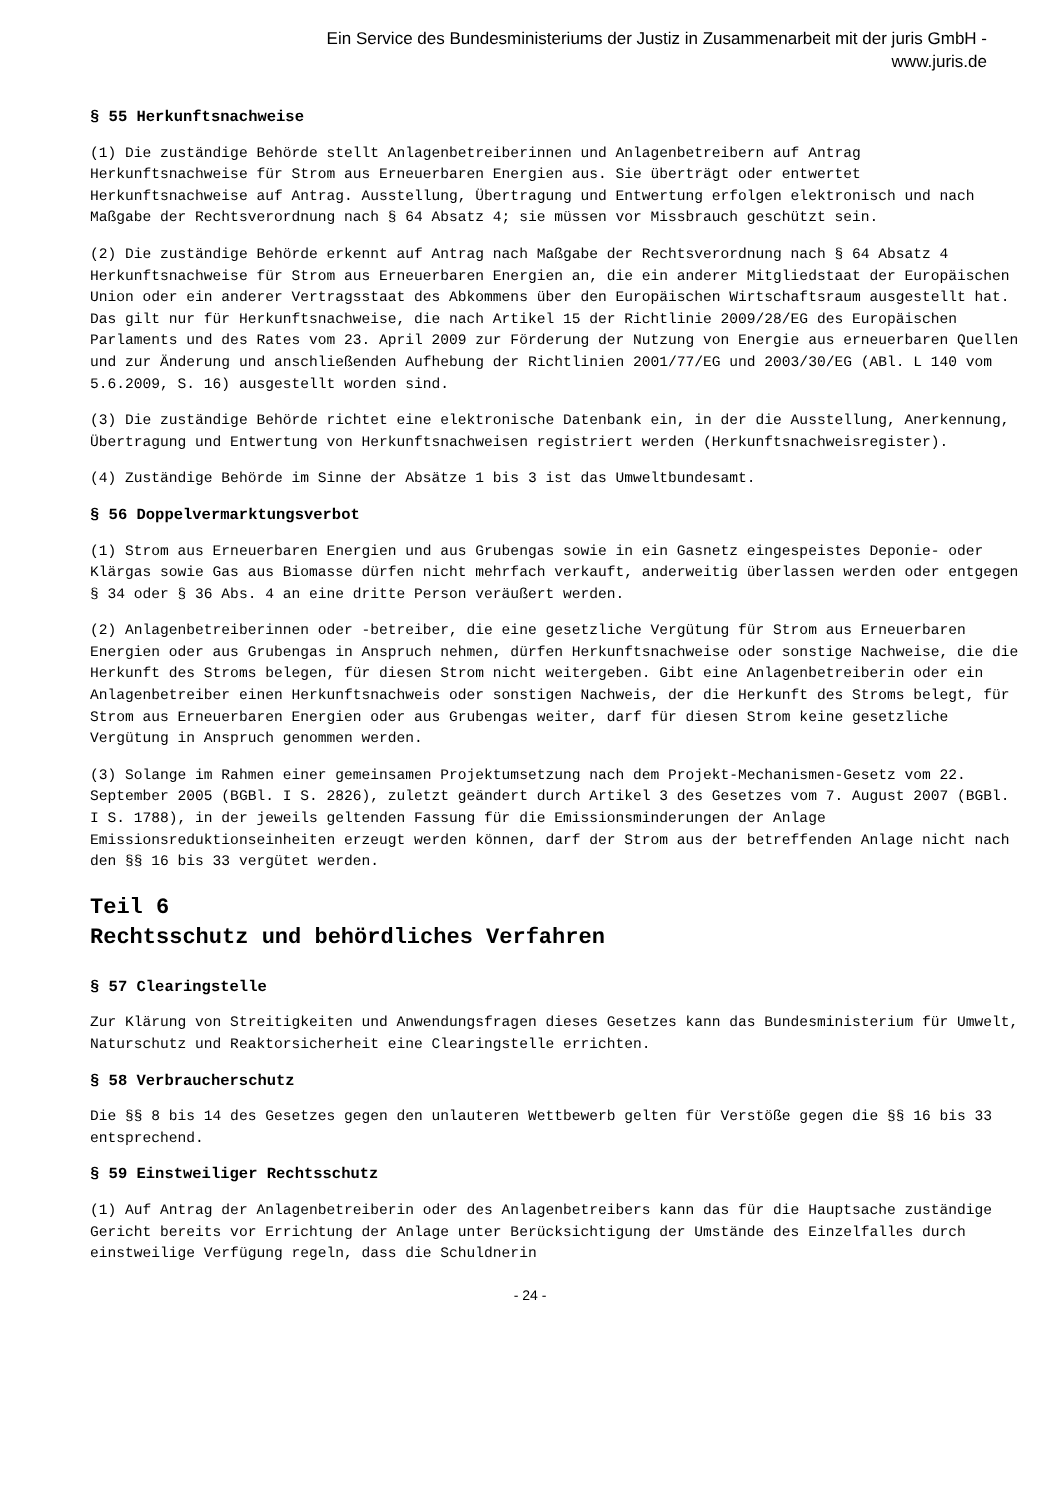Ein Service des Bundesministeriums der Justiz in Zusammenarbeit mit der juris GmbH -
www.juris.de
§ 55 Herkunftsnachweise
(1) Die zuständige Behörde stellt Anlagenbetreiberinnen und Anlagenbetreibern auf Antrag Herkunftsnachweise für Strom aus Erneuerbaren Energien aus. Sie überträgt oder entwertet Herkunftsnachweise auf Antrag. Ausstellung, Übertragung und Entwertung erfolgen elektronisch und nach Maßgabe der Rechtsverordnung nach § 64 Absatz 4; sie müssen vor Missbrauch geschützt sein.
(2) Die zuständige Behörde erkennt auf Antrag nach Maßgabe der Rechtsverordnung nach § 64 Absatz 4 Herkunftsnachweise für Strom aus Erneuerbaren Energien an, die ein anderer Mitgliedstaat der Europäischen Union oder ein anderer Vertragsstaat des Abkommens über den Europäischen Wirtschaftsraum ausgestellt hat. Das gilt nur für Herkunftsnachweise, die nach Artikel 15 der Richtlinie 2009/28/EG des Europäischen Parlaments und des Rates vom 23. April 2009 zur Förderung der Nutzung von Energie aus erneuerbaren Quellen und zur Änderung und anschließenden Aufhebung der Richtlinien 2001/77/EG und 2003/30/EG (ABl. L 140 vom 5.6.2009, S. 16) ausgestellt worden sind.
(3) Die zuständige Behörde richtet eine elektronische Datenbank ein, in der die Ausstellung, Anerkennung, Übertragung und Entwertung von Herkunftsnachweisen registriert werden (Herkunftsnachweisregister).
(4) Zuständige Behörde im Sinne der Absätze 1 bis 3 ist das Umweltbundesamt.
§ 56 Doppelvermarktungsverbot
(1) Strom aus Erneuerbaren Energien und aus Grubengas sowie in ein Gasnetz eingespeistes Deponie- oder Klärgas sowie Gas aus Biomasse dürfen nicht mehrfach verkauft, anderweitig überlassen werden oder entgegen § 34 oder § 36 Abs. 4 an eine dritte Person veräußert werden.
(2) Anlagenbetreiberinnen oder -betreiber, die eine gesetzliche Vergütung für Strom aus Erneuerbaren Energien oder aus Grubengas in Anspruch nehmen, dürfen Herkunftsnachweise oder sonstige Nachweise, die die Herkunft des Stroms belegen, für diesen Strom nicht weitergeben. Gibt eine Anlagenbetreiberin oder ein Anlagenbetreiber einen Herkunftsnachweis oder sonstigen Nachweis, der die Herkunft des Stroms belegt, für Strom aus Erneuerbaren Energien oder aus Grubengas weiter, darf für diesen Strom keine gesetzliche Vergütung in Anspruch genommen werden.
(3) Solange im Rahmen einer gemeinsamen Projektumsetzung nach dem Projekt-Mechanismen-Gesetz vom 22. September 2005 (BGBl. I S. 2826), zuletzt geändert durch Artikel 3 des Gesetzes vom 7. August 2007 (BGBl. I S. 1788), in der jeweils geltenden Fassung für die Emissionsminderungen der Anlage Emissionsreduktionseinheiten erzeugt werden können, darf der Strom aus der betreffenden Anlage nicht nach den §§ 16 bis 33 vergütet werden.
Teil 6
Rechtsschutz und behördliches Verfahren
§ 57 Clearingstelle
Zur Klärung von Streitigkeiten und Anwendungsfragen dieses Gesetzes kann das Bundesministerium für Umwelt, Naturschutz und Reaktorsicherheit eine Clearingstelle errichten.
§ 58 Verbraucherschutz
Die §§ 8 bis 14 des Gesetzes gegen den unlauteren Wettbewerb gelten für Verstöße gegen die §§ 16 bis 33 entsprechend.
§ 59 Einstweiliger Rechtsschutz
(1) Auf Antrag der Anlagenbetreiberin oder des Anlagenbetreibers kann das für die Hauptsache zuständige Gericht bereits vor Errichtung der Anlage unter Berücksichtigung der Umstände des Einzelfalles durch einstweilige Verfügung regeln, dass die Schuldnerin
- 24 -